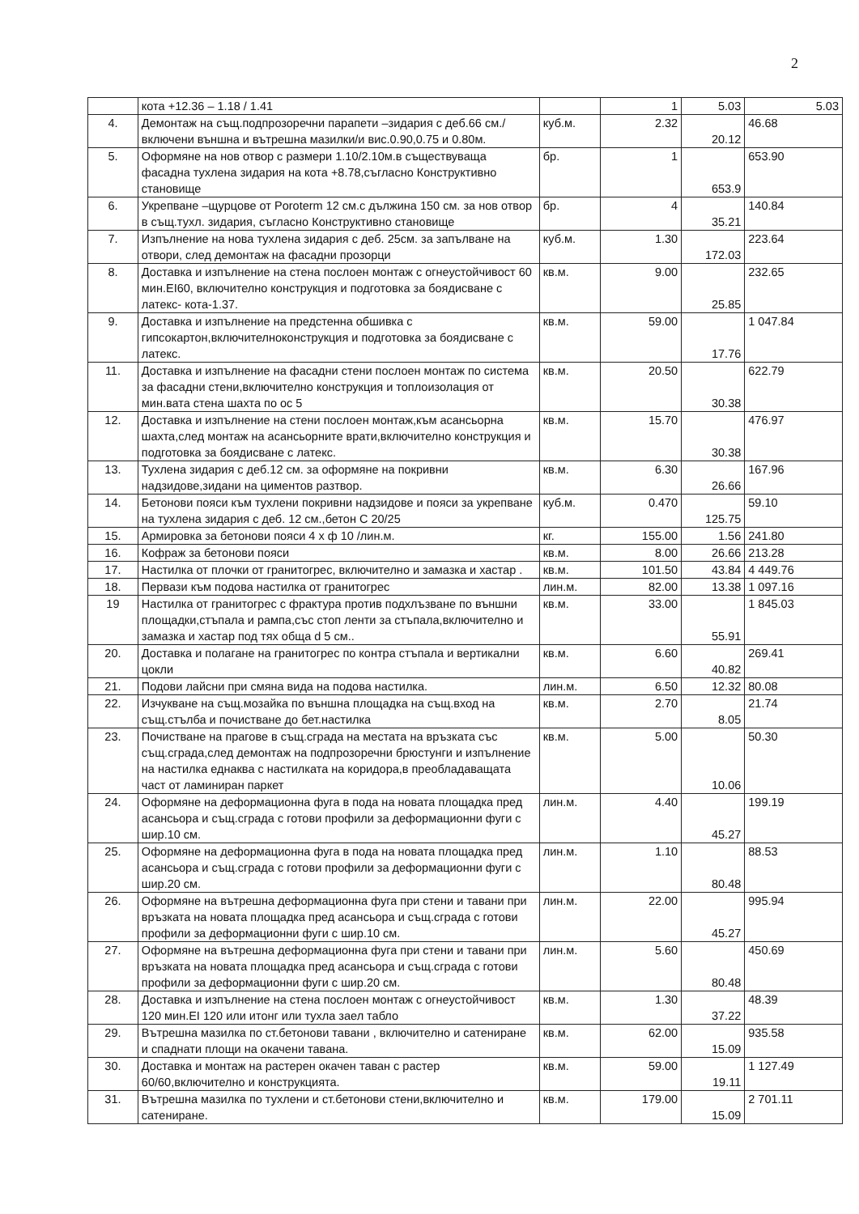2
| | кота +12.36 – 1.18 / 1.41 | | 1 | 5.03 | 5.03 |
| 4. | Демонтаж на същ.подпрозоречни парапети –зидария с деб.66 см./включени външна и вътрешна мазилки/и вис.0.90,0.75 и 0.80м. | куб.м. | 2.32 | 20.12 | 46.68 |
| 5. | Оформяне на нов отвор с размери 1.10/2.10м.в съществуваща фасадна тухлена зидария на кота +8.78,съгласно Конструктивно становище | бр. | 1 | 653.9 | 653.90 |
| 6. | Укрепване –щурцове от Porotеrm 12 см.с дължина 150 см. за нов отвор в същ.тухл. зидария, съгласно Конструктивно становище | бр. | 4 | 35.21 | 140.84 |
| 7. | Изпълнение на нова тухлена зидария с деб. 25см. за запълване на отвори, след демонтаж на фасадни прозорци | куб.м. | 1.30 | 172.03 | 223.64 |
| 8. | Доставка и изпълнение на стена послоен монтаж с огнеустойчивост 60 мин.EI60, включително конструкция и подготовка за боядисване с латекс- кота-1.37. | кв.м. | 9.00 | 25.85 | 232.65 |
| 9. | Доставка и изпълнение на предстенна обшивка с гипсокартон,включителноконструкция и подготовка за боядисване с латекс. | кв.м. | 59.00 | 17.76 | 1 047.84 |
| 11. | Доставка и изпълнение на фасадни стени послоен монтаж по система за фасадни стени,включително конструкция и топлоизолация от мин.вата стена шахта по ос 5 | кв.м. | 20.50 | 30.38 | 622.79 |
| 12. | Доставка и изпълнение на стени послоен монтаж,към асансьорна шахта,след монтаж на асансьорните врати,включително конструкция и подготовка за боядисване с латекс. | кв.м. | 15.70 | 30.38 | 476.97 |
| 13. | Тухлена зидария с деб.12 см. за оформяне на покривни надзидове,зидани на циментов разтвор. | кв.м. | 6.30 | 26.66 | 167.96 |
| 14. | Бетонови пояси към тухлени покривни надзидове и пояси за укрепване на тухлена зидария с деб. 12 см.,бетон С 20/25 | куб.м. | 0.470 | 125.75 | 59.10 |
| 15. | Армировка за бетонови пояси 4 х ф 10 /лин.м. | кг. | 155.00 | 1.56 | 241.80 |
| 16. | Кофраж за бетонови пояси | кв.м. | 8.00 | 26.66 | 213.28 |
| 17. | Настилка от плочки от гранитогрес, включително и замазка и хастар . | кв.м. | 101.50 | 43.84 | 4 449.76 |
| 18. | Первази към подова настилка от гранитогрес | лин.м. | 82.00 | 13.38 | 1 097.16 |
| 19 | Настилка от гранитогрес с фрактура против подхлъзване по външни площадки,стъпала и рампа,със стоп ленти за стъпала,включително и замазка и хастар под тях обща d 5 см.. | кв.м. | 33.00 | 55.91 | 1 845.03 |
| 20. | Доставка и полагане на гранитогрес по контра стъпала и вертикални цокли | кв.м. | 6.60 | 40.82 | 269.41 |
| 21. | Подови лайсни при смяна вида на подова настилка. | лин.м. | 6.50 | 12.32 | 80.08 |
| 22. | Изчукване на същ.мозайка по външна площадка на същ.вход на същ.стълба и почистване до бет.настилка | кв.м. | 2.70 | 8.05 | 21.74 |
| 23. | Почистване на прагове в същ.сграда на местата на връзката със същ.сграда,след демонтаж на подпрозоречни брюстунги и изпълнение на настилка еднаква с настилката на коридора,в преобладаващата част от ламиниран паркет | кв.м. | 5.00 | 10.06 | 50.30 |
| 24. | Оформяне на деформационна фуга в пода на новата площадка пред асансьора и същ.сграда с готови профили за деформационни фуги с шир.10 см. | лин.м. | 4.40 | 45.27 | 199.19 |
| 25. | Оформяне на деформационна фуга в пода на новата площадка пред асансьора и същ.сграда с готови профили за деформационни фуги с шир.20 см. | лин.м. | 1.10 | 80.48 | 88.53 |
| 26. | Оформяне на вътрешна деформационна фуга при стени и тавани при връзката на новата площадка пред асансьора и същ.сграда с готови профили за деформационни фуги с шир.10 см. | лин.м. | 22.00 | 45.27 | 995.94 |
| 27. | Оформяне на вътрешна деформационна фуга при стени и тавани при връзката на новата площадка пред асансьора и същ.сграда с готови профили за деформационни фуги с шир.20 см. | лин.м. | 5.60 | 80.48 | 450.69 |
| 28. | Доставка и изпълнение на стена послоен монтаж с огнеустойчивост 120 мин.EI 120 или итонг или тухла заел табло | кв.м. | 1.30 | 37.22 | 48.39 |
| 29. | Вътрешна мазилка по ст.бетонови тавани , включително и сатениране и спаднати площи на окачени тавана. | кв.м. | 62.00 | 15.09 | 935.58 |
| 30. | Доставка и монтаж на растерен окачен таван с растер 60/60,включително и конструкцията. | кв.м. | 59.00 | 19.11 | 1 127.49 |
| 31. | Вътрешна мазилка по тухлени и ст.бетонови стени,включително и сатениране. | кв.м. | 179.00 | 15.09 | 2 701.11 |